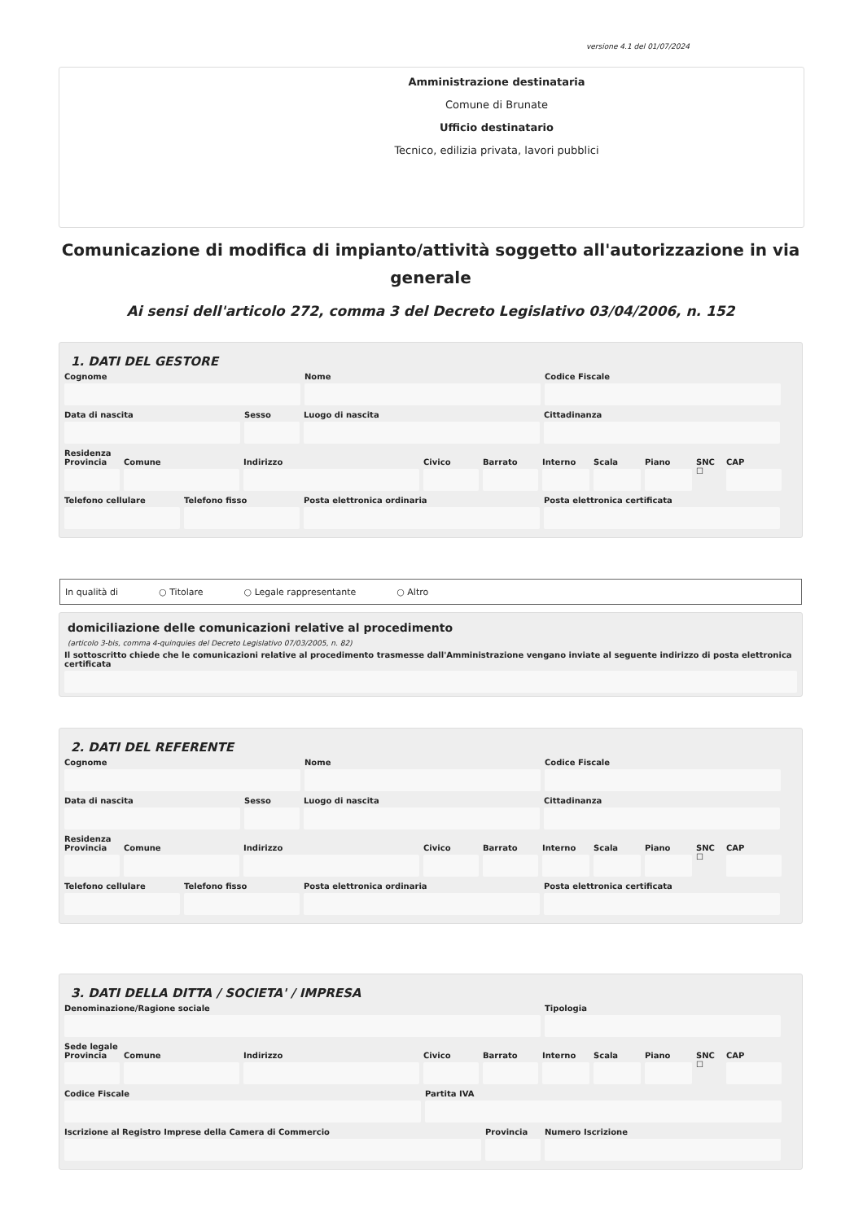versione 4.1 del 01/07/2024
Amministrazione destinataria
Comune di Brunate
Ufficio destinatario
Tecnico, edilizia privata, lavori pubblici
Comunicazione di modifica di impianto/attività soggetto all'autorizzazione in via generale
Ai sensi dell'articolo 272, comma 3 del Decreto Legislativo 03/04/2006, n. 152
1. DATI DEL GESTORE
Cognome Nome Codice Fiscale
Data di nascita Sesso Luogo di nascita Cittadinanza
Residenza
Provincia Comune Indirizzo Civico Barrato Interno Scala Piano SNC ☐ CAP
Telefono cellulare Telefono fisso Posta elettronica ordinaria Posta elettronica certificata
In qualità di ○ Titolare ○ Legale rappresentante ○ Altro
domiciliazione delle comunicazioni relative al procedimento
(articolo 3-bis, comma 4-quinquies del Decreto Legislativo 07/03/2005, n. 82)
Il sottoscritto chiede che le comunicazioni relative al procedimento trasmesse dall'Amministrazione vengano inviate al seguente indirizzo di posta elettronica certificata
2. DATI DEL REFERENTE
Cognome Nome Codice Fiscale
Data di nascita Sesso Luogo di nascita Cittadinanza
Residenza
Provincia Comune Indirizzo Civico Barrato Interno Scala Piano SNC ☐ CAP
Telefono cellulare Telefono fisso Posta elettronica ordinaria Posta elettronica certificata
3. DATI DELLA DITTA / SOCIETA' / IMPRESA
Denominazione/Ragione sociale Tipologia
Sede legale
Provincia Comune Indirizzo Civico Barrato Interno Scala Piano SNC ☐ CAP
Codice Fiscale Partita IVA
Iscrizione al Registro Imprese della Camera di Commercio Provincia Numero Iscrizione